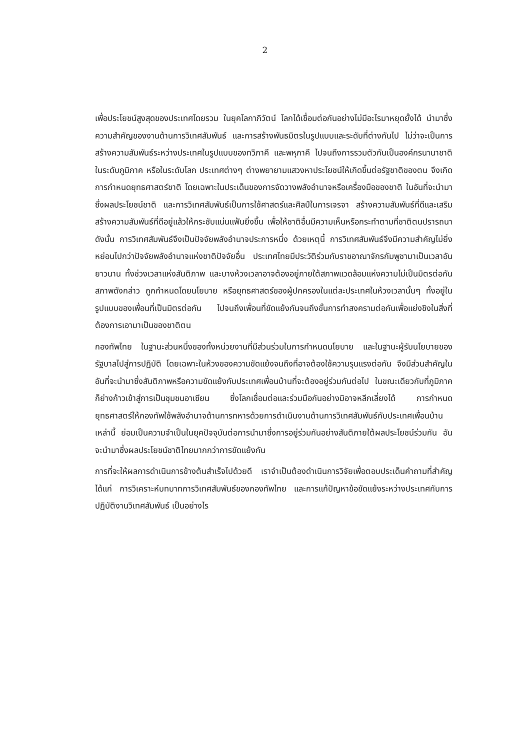2
เพื่อประโยชน์สูงสุดของประเทศโดยรวม ในยุคโลกาภิวัตน์ โลกได้เชื่อมต่อกันอย่างไม่มีอะไรมาหยุดยั้งได้ นำมาซึ่งความสำคัญของงานด้านการวิเทศสัมพันธ์ และการสร้างพันธมิตรในรูปแบบและระดับที่ต่างกันไป ไม่ว่าจะเป็นการสร้างความสัมพันธ์ระหว่างประเทศในรูปแบบของทวิภาคี และพหุภาคี ไปจนถึงการรวมตัวกันเป็นองค์กรนานาชาติในระดับภูมิภาค หรือในระดับโลก ประเทศต่างๆ ต่างพยายามแสวงหาประโยชน์ให้เกิดขึ้นต่อรัฐชาติของตน จึงเกิดการกำหนดยุทธศาสตร์ชาติ โดยเฉพาะในประเด็นของการจัดวางพลังอำนาจหรือเครื่องมือของชาติ ในอันที่จะนำมาซึ่งผลประโยชน์ชาติ และการวิเทศสัมพันธ์เป็นการใช้ศาสตร์และศิลป์ในการเจรจา สร้างความสัมพันธ์ที่ดีและเสริมสร้างความสัมพันธ์ที่ดีอยู่แล้วให้กระชับแน่นแฟ้นยิ่งขึ้น เพื่อให้ชาติอื่นมีความเห็นหรือกระทำตามที่ชาติตนปรารถนา ดังนั้น การวิเทศสัมพันธ์จึงเป็นปัจจัยพลังอำนาจประการหนึ่ง ด้วยเหตุนี้ การวิเทศสัมพันธ์จึงมีความสำคัญไม่ยิ่งหย่อนไปกว่าปัจจัยพลังอำนาจแห่งชาติปัจจัยอื่น ประเทศไทยมีประวัติร่วมกับราชอาณาจักรกัมพูชามาเป็นเวลาอันยาวนาน ทั้งช่วงเวลาแห่งสันติภาพ และบางห้วงเวลาอาจต้องอยู่ภายใต้สภาพแวดล้อมแห่งความไม่เป็นมิตรต่อกัน สภาพดังกล่าว ถูกกำหนดโดยนโยบาย หรือยุทธศาสตร์ของผู้ปกครองในแต่ละประเทศในห้วงเวลานั้นๆ ทั้งอยู่ในรูปแบบของเพื่อนที่เป็นมิตรต่อกัน ไปจนถึงเพื่อนที่ขัดแย้งกันจนถึงขั้นการทำสงครามต่อกันเพื่อแย่งชิงในสิ่งที่ต้องการเอามาเป็นของชาติตน
กองทัพไทย ในฐานะส่วนหนึ่งของทั้งหน่วยงานที่มีส่วนร่วมในการกำหนดนโยบาย และในฐานะผู้รับนโยบายของรัฐบาลไปสู่การปฏิบัติ โดยเฉพาะในห้วงของความขัดแย้งจนถึงที่อาจต้องใช้ความรุนแรงต่อกัน จึงมีส่วนสำคัญในอันที่จะนำมาซึ่งสันติภาพหรือความขัดแย้งกับประเทศเพื่อนบ้านที่จะต้องอยู่ร่วมกันต่อไป ในขณะเดียวกับที่ภูมิภาคก็ย่างก้าวเข้าสู่การเป็นชุมชนอาเซียน ซึ่งโลกเชื่อมต่อและร่วมมือกันอย่างมิอาจหลีกเลี่ยงได้ การกำหนดยุทธศาสตร์ให้กองทัพใช้พลังอำนาจด้านการทหารด้วยการดำเนินงานด้านการวิเทศสัมพันธ์กับประเทศเพื่อนบ้านเหล่านี้ ย่อมเป็นความจำเป็นในยุคปัจจุบันต่อการนำมาซึ่งการอยู่ร่วมกันอย่างสันติภายใต้ผลประโยชน์ร่วมกัน อันจะนำมาซึ่งผลประโยชน์ชาติไทยมากกว่าการขัดแย้งกัน
การที่จะให้ผลการดำเนินการข้างต้นสำเร็จไปด้วยดี เราจำเป็นต้องดำเนินการวิจัยเพื่อตอบประเด็นคำถามที่สำคัญ ได้แก่ การวิเคราะห์บทบาทการวิเทศสัมพันธ์ของกองทัพไทย และการแก้ปัญหาข้อขัดแย้งระหว่างประเทศกับการปฏิบัติงานวิเทศสัมพันธ์ เป็นอย่างไร